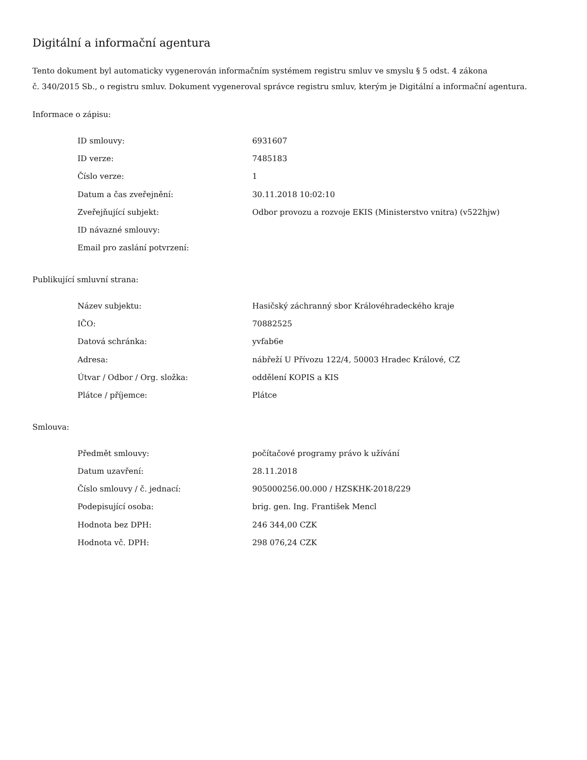Digitální a informační agentura
Tento dokument byl automaticky vygenerován informačním systémem registru smluv ve smyslu § 5 odst. 4 zákona
č. 340/2015 Sb., o registru smluv. Dokument vygeneroval správce registru smluv, kterým je Digitální a informační agentura.
Informace o zápisu:
| ID smlouvy: | 6931607 |
| ID verze: | 7485183 |
| Číslo verze: | 1 |
| Datum a čas zveřejnění: | 30.11.2018 10:02:10 |
| Zveřejňující subjekt: | Odbor provozu a rozvoje EKIS (Ministerstvo vnitra) (v522hjw) |
| ID návazné smlouvy: | |
| Email pro zaslání potvrzení: | |
Publikující smluvní strana:
| Název subjektu: | Hasičský záchranný sbor Královéhradeckého kraje |
| IČO: | 70882525 |
| Datová schránka: | yvfab6e |
| Adresa: | nábřeží U Přívozu 122/4, 50003 Hradec Králové, CZ |
| Útvar / Odbor / Org. složka: | oddělení KOPIS a KIS |
| Plátce / příjemce: | Plátce |
Smlouva:
| Předmět smlouvy: | počítačové programy právo k užívání |
| Datum uzavření: | 28.11.2018 |
| Číslo smlouvy / č. jednací: | 905000256.00.000 / HZSKHK-2018/229 |
| Podepisující osoba: | brig. gen. Ing. František Mencl |
| Hodnota bez DPH: | 246 344,00 CZK |
| Hodnota vč. DPH: | 298 076,24 CZK |